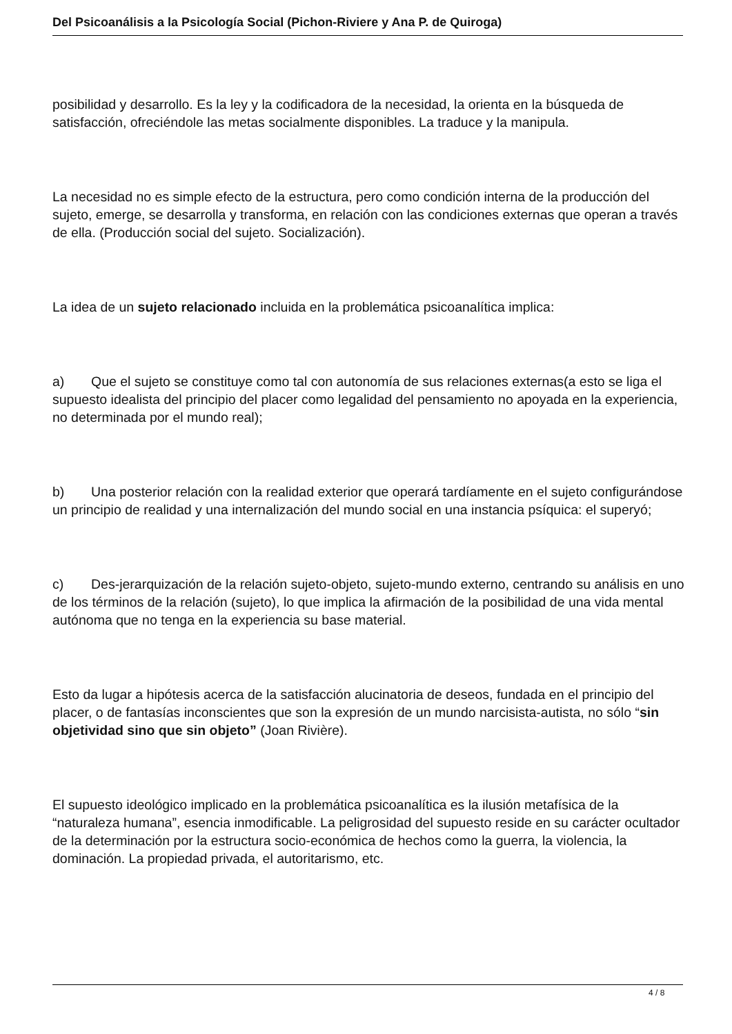Del Psicoanálisis a la Psicología Social (Pichon-Riviere y Ana P. de Quiroga)
posibilidad y desarrollo. Es la ley y la codificadora de la necesidad, la orienta en la búsqueda de satisfacción, ofreciéndole las metas socialmente disponibles. La traduce y la manipula.
La necesidad no es simple efecto de la estructura, pero como condición interna de la producción del sujeto, emerge, se desarrolla y transforma, en relación con las condiciones externas que operan a través de ella. (Producción social del sujeto. Socialización).
La idea de un sujeto relacionado incluida en la problemática psicoanalítica implica:
a) Que el sujeto se constituye como tal con autonomía de sus relaciones externas(a esto se liga el supuesto idealista del principio del placer como legalidad del pensamiento no apoyada en la experiencia, no determinada por el mundo real);
b) Una posterior relación con la realidad exterior que operará tardíamente en el sujeto configurándose un principio de realidad y una internalización del mundo social en una instancia psíquica: el superyó;
c) Des-jerarquización de la relación sujeto-objeto, sujeto-mundo externo, centrando su análisis en uno de los términos de la relación (sujeto), lo que implica la afirmación de la posibilidad de una vida mental autónoma que no tenga en la experiencia su base material.
Esto da lugar a hipótesis acerca de la satisfacción alucinatoria de deseos, fundada en el principio del placer, o de fantasías inconscientes que son la expresión de un mundo narcisista-autista, no sólo “sin objetividad sino que sin objeto” (Joan Rivière).
El supuesto ideológico implicado en la problemática psicoanalítica es la ilusión metafísica de la “naturaleza humana”, esencia inmodificable. La peligrosidad del supuesto reside en su carácter ocultador de la determinación por la estructura socio-económica de hechos como la guerra, la violencia, la dominación. La propiedad privada, el autoritarismo, etc.
4 / 8